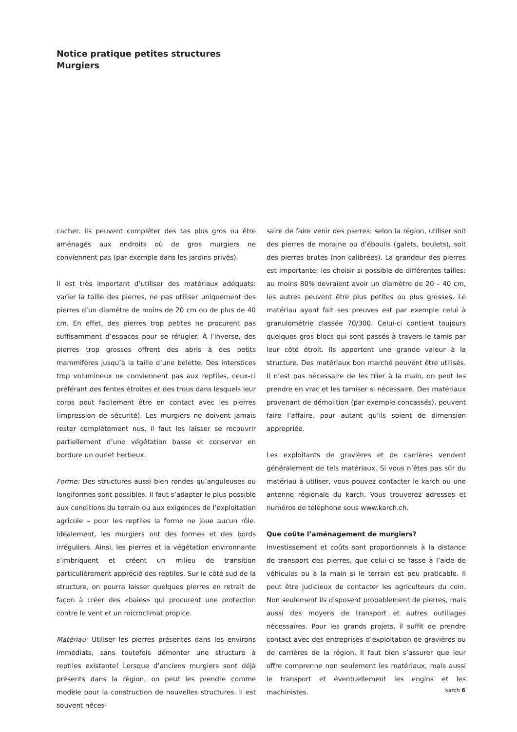Notice pratique petites structures
Murgiers
cacher. Ils peuvent compléter des tas plus gros ou être aménagés aux endroits où de gros murgiers ne conviennent pas (par exemple dans les jardins privés).
Il est très important d’utiliser des matériaux adéquats: varier la taille des pierres, ne pas utiliser uniquement des pierres d’un diamètre de moins de 20 cm ou de plus de 40 cm. En effet, des pierres trop petites ne procurent pas suffisamment d’espaces pour se réfugier. À l’inverse, des pierres trop grosses offrent des abris à des petits mammifères jusqu’à la taille d’une belette. Des interstices trop volumineux ne conviennent pas aux reptiles, ceux-ci préférant des fentes étroites et des trous dans lesquels leur corps peut facilement être en contact avec les pierres (impression de sécurité). Les murgiers ne doivent jamais rester complètement nus, il faut les laisser se recouvrir partiellement d’une végétation basse et conserver en bordure un ourlet herbeux.
Forme: Des structures aussi bien rondes qu’anguleuses ou longiformes sont possibles. Il faut s’adapter le plus possible aux conditions du terrain ou aux exigences de l’exploitation agricole – pour les reptiles la forme ne joue aucun rôle. Idéalement, les murgiers ont des formes et des bords irréguliers. Ainsi, les pierres et la végétation environnante s’imbriquent et créent un milieu de transition particulièrement apprécié des reptiles. Sur le côté sud de la structure, on pourra laisser quelques pierres en retrait de façon à créer des «baies» qui procurent une protection contre le vent et un microclimat propice.
Matériau: Utiliser les pierres présentes dans les environs immédiats, sans toutefois démonter une structure à reptiles existante! Lorsque d’anciens murgiers sont déjà présents dans la région, on peut les prendre comme modèle pour la construction de nouvelles structures. Il est souvent néces-
saire de faire venir des pierres: selon la région, utiliser soit des pierres de moraine ou d’éboulis (galets, boulets), soit des pierres brutes (non calibrées). La grandeur des pierres est importante; les choisir si possible de différentes tailles: au moins 80% devraient avoir un diamètre de 20 – 40 cm, les autres peuvent être plus petites ou plus grosses. Le matériau ayant fait ses preuves est par exemple celui à granulométrie classée 70/300. Celui-ci contient toujours quelques gros blocs qui sont passés à travers le tamis par leur côté étroit. Ils apportent une grande valeur à la structure. Des matériaux bon marché peuvent être utilisés. Il n’est pas nécessaire de les trier à la main, on peut les prendre en vrac et les tamiser si nécessaire. Des matériaux provenant de démolition (par exemple concassés), peuvent faire l’affaire, pour autant qu’ils soient de dimension appropriée.
Les exploitants de gravières et de carrières vendent généralement de tels matériaux. Si vous n’êtes pas sûr du matériau à utiliser, vous pouvez contacter le karch ou une antenne régionale du karch. Vous trouverez adresses et numéros de téléphone sous www.karch.ch.
Que coûte l’aménagement de murgiers?
Investissement et coûts sont proportionnels à la distance de transport des pierres, que celui-ci se fasse à l’aide de véhicules ou à la main si le terrain est peu praticable. Il peut être judicieux de contacter les agriculteurs du coin. Non seulement ils disposent probablement de pierres, mais aussi des moyens de transport et autres outillages nécessaires. Pour les grands projets, il suffit de prendre contact avec des entreprises d’exploitation de gravières ou de carrières de la région. Il faut bien s’assurer que leur offre comprenne non seulement les matériaux, mais aussi le transport et éventuellement les engins et les machinistes.
karch 6